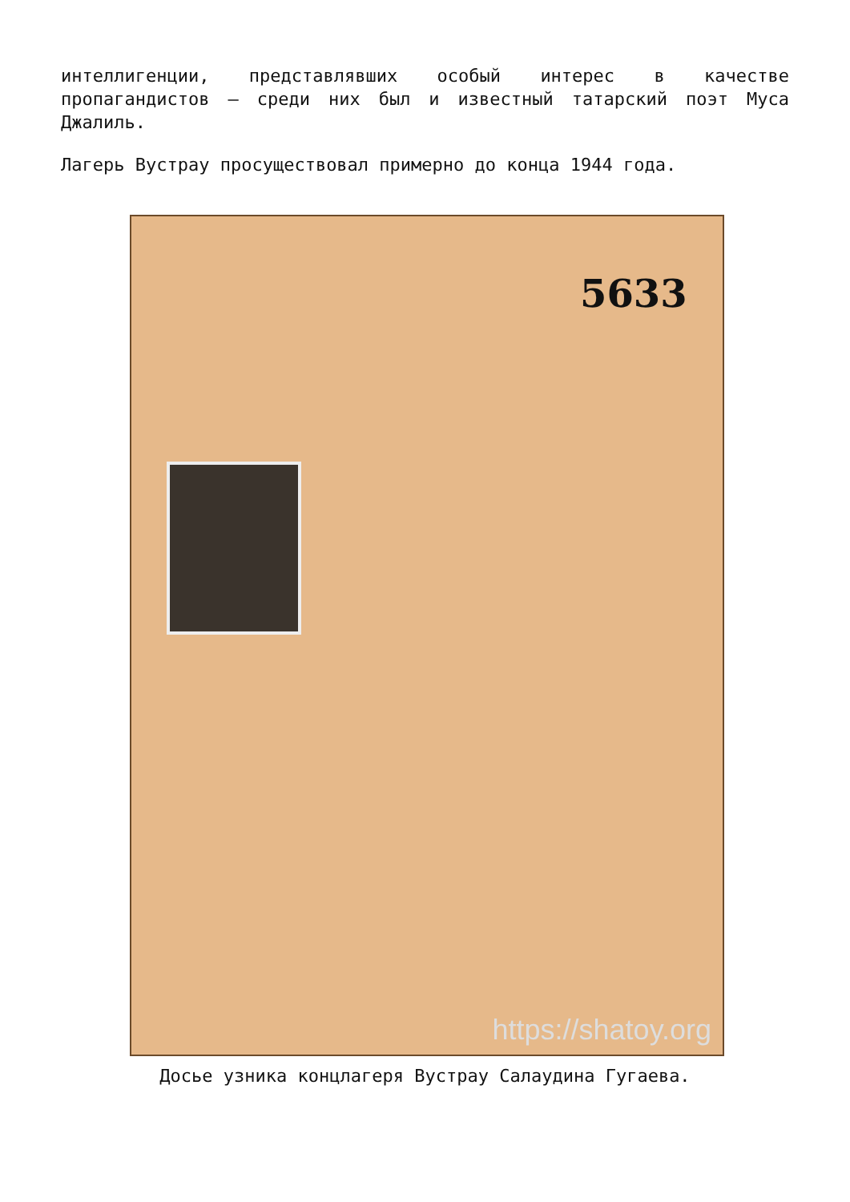интеллигенции, представлявших особый интерес в качестве пропагандистов — среди них был и известный татарский поэт Муса Джалиль.
Лагерь Вустрау просуществовал примерно до конца 1944 года.
5633
https://shatoy.org
Досье узника концлагеря Вустрау Салаудина Гугаева.